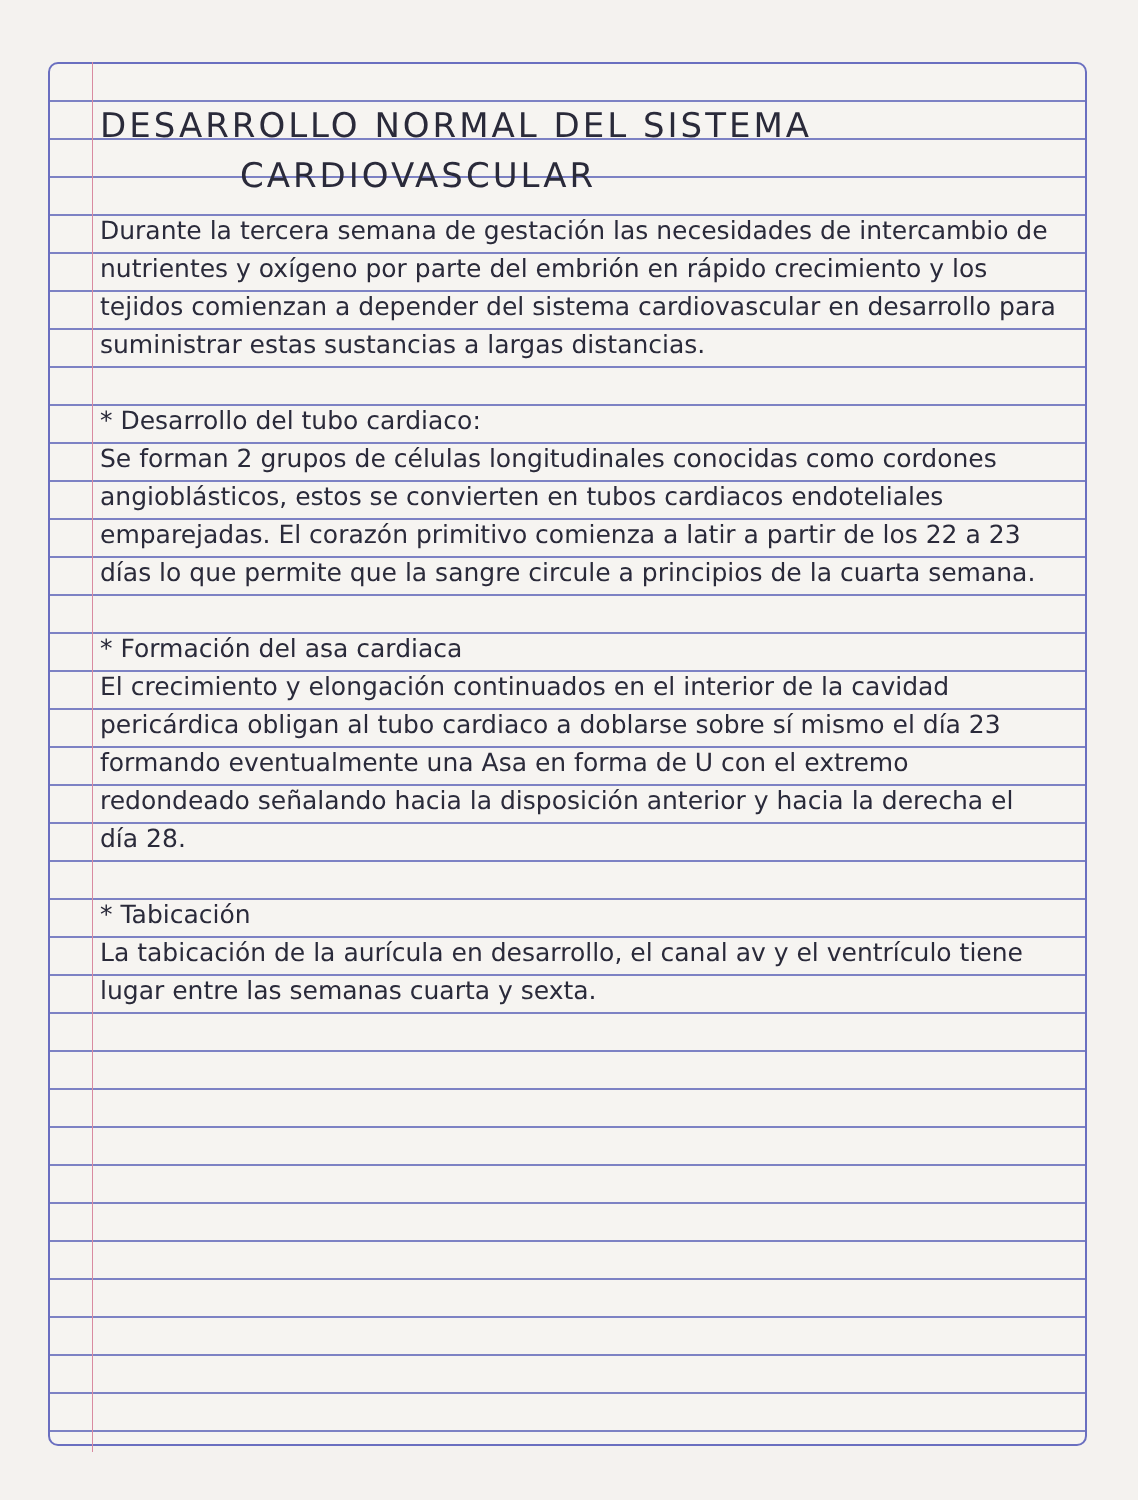DESARROLLO NORMAL DEL SISTEMA
CARDIOVASCULAR
Durante la tercera semana de gestación las necesidades de intercambio de nutrientes y oxígeno por parte del embrión en rápido crecimiento y los tejidos comienzan a depender del sistema cardiovascular en desarrollo para suministrar estas sustancias a largas distancias.
* Desarrollo del tubo cardiaco:
Se forman 2 grupos de células longitudinales conocidas como cordones angioblásticos, estos se convierten en tubos cardiacos endoteliales emparejadas. El corazón primitivo comienza a latir a partir de los 22 a 23 días lo que permite que la sangre circule a principios de la cuarta semana.
* Formación del asa cardiaca
El crecimiento y elongación continuados en el interior de la cavidad pericárdica obligan al tubo cardiaco a doblarse sobre sí mismo el día 23 formando eventualmente una Asa en forma de U con el extremo redondeado señalando hacia la disposición anterior y hacia la derecha el día 28.
* Tabicación
La tabicación de la aurícula en desarrollo, el canal av y el ventrículo tiene lugar entre las semanas cuarta y sexta.